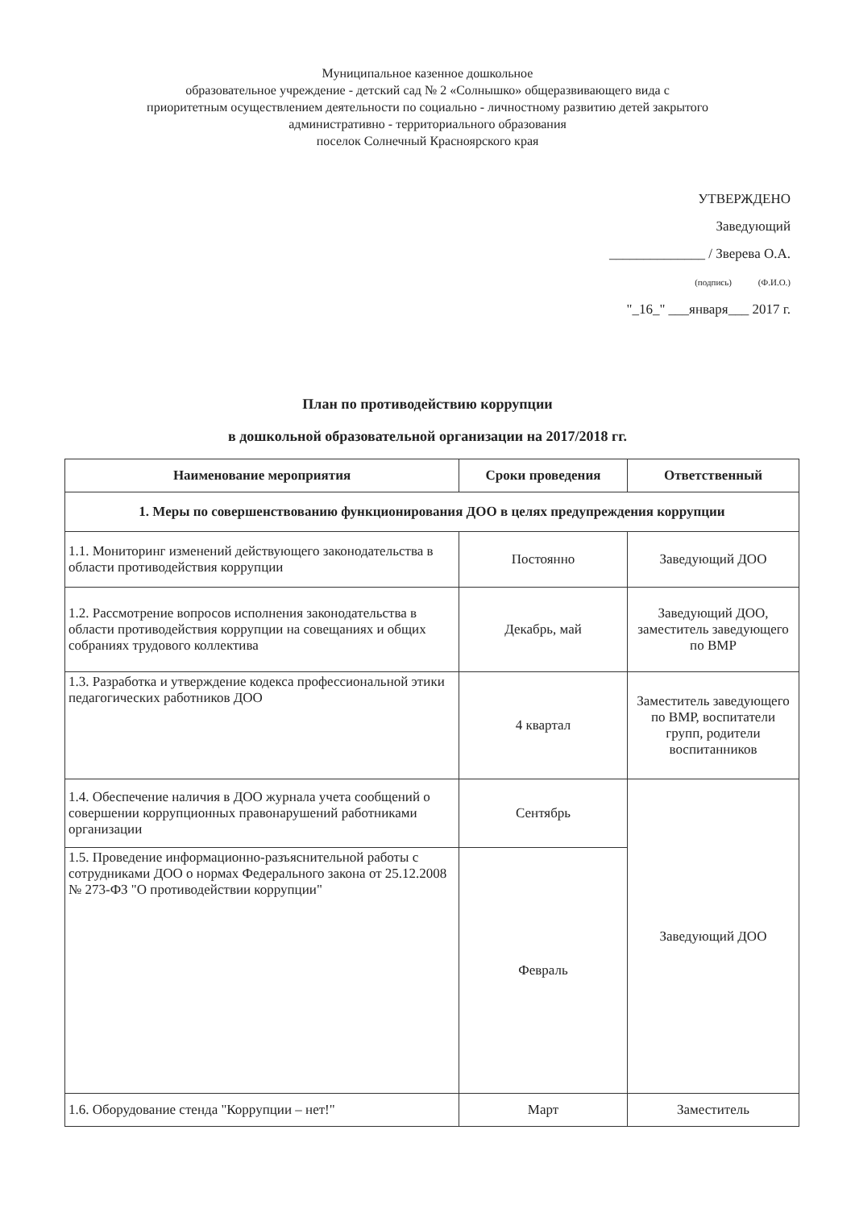Муниципальное казенное дошкольное
образовательное учреждение - детский сад № 2 «Солнышко» общеразвивающего вида с
приоритетным осуществлением деятельности по социально - личностному развитию детей закрытого
административно - территориального образования
поселок Солнечный Красноярского края
УТВЕРЖДЕНО
Заведующий
______________ / Зверева О.А.
(подпись) (Ф.И.О.)
"_16_" ___января___ 2017 г.
План по противодействию коррупции
в дошкольной образовательной организации на 2017/2018 гг.
| Наименование мероприятия | Сроки проведения | Ответственный |
| --- | --- | --- |
| 1. Меры по совершенствованию функционирования ДОО в целях предупреждения коррупции | | |
| 1.1. Мониторинг изменений действующего законодательства в области противодействия коррупции | Постоянно | Заведующий ДОО |
| 1.2. Рассмотрение вопросов исполнения законодательства в области противодействия коррупции на совещаниях и общих собраниях трудового коллектива | Декабрь, май | Заведующий ДОО, заместитель заведующего по ВМР |
| 1.3. Разработка и утверждение кодекса профессиональной этики педагогических работников ДОО | 4 квартал | Заместитель заведующего по ВМР, воспитатели групп, родители воспитанников |
| 1.4. Обеспечение наличия в ДОО журнала учета сообщений о совершении коррупционных правонарушений работниками организации | Сентябрь | Заведующий ДОО |
| 1.5. Проведение информационно-разъяснительной работы с сотрудниками ДОО о нормах Федерального закона от 25.12.2008 № 273-ФЗ "О противодействии коррупции" | Февраль | |
| 1.6. Оборудование стенда "Коррупции – нет!" | Март | Заместитель |